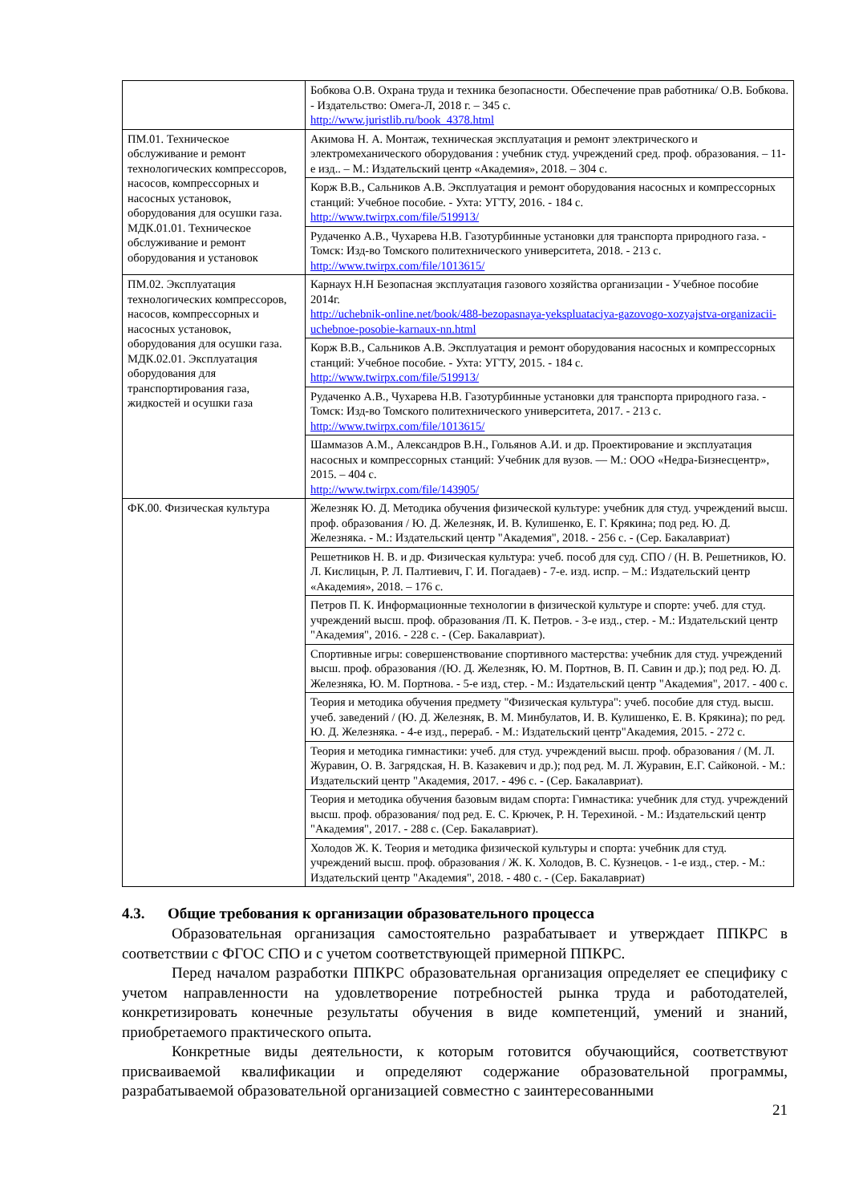| | Бобкова О.В. Охрана труда и техника безопасности. Обеспечение прав работника/ О.В. Бобкова. - Издательство: Омега-Л, 2018 г. – 345 с. http://www.juristlib.ru/book_4378.html |
| ПМ.01. Техническое обслуживание и ремонт технологических компрессоров, насосов, компрессорных и насосных установок, оборудования для осушки газа. МДК.01.01. Техническое обслуживание и ремонт оборудования и установок | Акимова Н. А. Монтаж, техническая эксплуатация и ремонт электрического и электромеханического оборудования : учебник студ. учреждений сред. проф. образования. – 11-е изд.. – М.: Издательский центр «Академия», 2018. – 304 с. |
| | Корж В.В., Сальников А.В. Эксплуатация и ремонт оборудования насосных и компрессорных станций: Учебное пособие. - Ухта: УГТУ, 2016. - 184 с. http://www.twirpx.com/file/519913/ |
| | Рудаченко А.В., Чухарева Н.В. Газотурбинные установки для транспорта природного газа. - Томск: Изд-во Томского политехнического университета, 2018. - 213 с. http://www.twirpx.com/file/1013615/ |
| ПМ.02. Эксплуатация технологических компрессоров, насосов, компрессорных и насосных установок, оборудования для осушки газа. МДК.02.01. Эксплуатация оборудования для транспортирования газа, жидкостей и осушки газа | Карнаух Н.Н Безопасная эксплуатация газового хозяйства организации - Учебное пособие 2014г. http://uchebnik-online.net/book/488-bezopasnaya-yekspluataciya-gazovogo-xozyajstva-organizacii-uchebnoe-posobie-karnaux-nn.html |
| | Корж В.В., Сальников А.В. Эксплуатация и ремонт оборудования насосных и компрессорных станций: Учебное пособие. - Ухта: УГТУ, 2015. - 184 с. http://www.twirpx.com/file/519913/ |
| | Рудаченко А.В., Чухарева Н.В. Газотурбинные установки для транспорта природного газа. - Томск: Изд-во Томского политехнического университета, 2017. - 213 с. http://www.twirpx.com/file/1013615/ |
| | Шаммазов А.М., Александров В.Н., Гольянов А.И. и др. Проектирование и эксплуатация насосных и компрессорных станций: Учебник для вузов. — М.: ООО «Недра-Бизнесцентр», 2015. – 404 с. http://www.twirpx.com/file/143905/ |
| ФК.00. Физическая культура | Железняк Ю. Д. Методика обучения физической культуре: учебник для студ. учреждений высш. проф. образования / Ю. Д. Железняк, И. В. Кулишенко, Е. Г. Крякина; под ред. Ю. Д. Железняка. - М.: Издательский центр "Академия", 2018. - 256 с. - (Сер. Бакалавриат) |
| | Решетников Н. В. и др. Физическая культура: учеб. пособ для суд. СПО / (Н. В. Решетников, Ю. Л. Кислицын, Р. Л. Палтиевич, Г. И. Погадаев) - 7-е. изд. испр. – М.: Издательский центр «Академия», 2018. – 176 с. |
| | Петров П. К. Информационные технологии в физической культуре и спорте: учеб. для студ. учреждений высш. проф. образования /П. К. Петров. - 3-е изд., стер. - М.: Издательский центр "Академия", 2016. - 228 с. - (Сер. Бакалавриат). |
| | Спортивные игры: совершенствование спортивного мастерства: учебник для студ. учреждений высш. проф. образования /(Ю. Д. Железняк, Ю. М. Портнов, В. П. Савин и др.); под ред. Ю. Д. Железняка, Ю. М. Портнова. - 5-е изд, стер. - М.: Издательский центр "Академия", 2017. - 400 с. |
| | Теория и методика обучения предмету "Физическая культура": учеб. пособие для студ. высш. учеб. заведений / (Ю. Д. Железняк, В. М. Минбулатов, И. В. Кулишенко, Е. В. Крякина); по ред. Ю. Д. Железняка. - 4-е изд., перераб. - М.: Издательский центр"Академия, 2015. - 272 с. |
| | Теория и методика гимнастики: учеб. для студ. учреждений высш. проф. образования / (М. Л. Журавин, О. В. Загрядская, Н. В. Казакевич и др.); под ред. М. Л. Журавин, Е.Г. Сайконой. - М.: Издательский центр "Академия, 2017. - 496 с. - (Сер. Бакалавриат). |
| | Теория и методика обучения базовым видам спорта: Гимнастика: учебник для студ. учреждений высш. проф. образования/ под ред. Е. С. Крючек, Р. Н. Терехиной. - М.: Издательский центр "Академия", 2017. - 288 с. (Сер. Бакалавриат). |
| | Холодов Ж. К. Теория и методика физической культуры и спорта: учебник для студ. учреждений высш. проф. образования / Ж. К. Холодов, В. С. Кузнецов. - 1-е изд., стер. - М.: Издательский центр "Академия", 2018. - 480 с. - (Сер. Бакалавриат) |
4.3. Общие требования к организации образовательного процесса
Образовательная организация самостоятельно разрабатывает и утверждает ППКРС в соответствии с ФГОС СПО и с учетом соответствующей примерной ППКРС.
Перед началом разработки ППКРС образовательная организация определяет ее специфику с учетом направленности на удовлетворение потребностей рынка труда и работодателей, конкретизировать конечные результаты обучения в виде компетенций, умений и знаний, приобретаемого практического опыта.
Конкретные виды деятельности, к которым готовится обучающийся, соответствуют присваиваемой квалификации и определяют содержание образовательной программы, разрабатываемой образовательной организацией совместно с заинтересованными
21